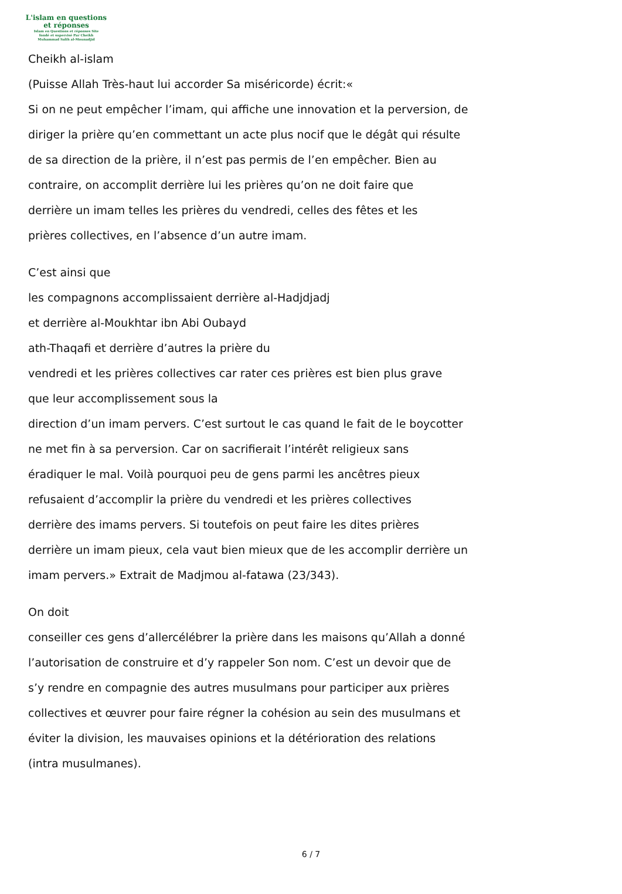L'islam en questions
et réponses
Islam en Questions et réponses Site
fondé et supervisé Par Cheikh
Muhammad Salih al-Mounadjid
Cheikh al-islam
(Puisse Allah Très-haut lui accorder Sa miséricorde) écrit:«
Si on ne peut empêcher l’imam, qui affiche une innovation et la perversion, de
diriger la prière qu’en commettant un acte plus nocif que le dégât qui résulte
de sa direction de la prière, il n’est pas permis de l’en empêcher. Bien au
contraire, on accomplit derrière lui les prières qu’on ne doit faire que
derrière un imam telles les prières du vendredi, celles des fêtes et les
prières collectives, en l’absence d’un autre imam.
C’est ainsi que
les compagnons accomplissaient derrière al-Hadjdjadj
et derrière al-Moukhtar ibn Abi Oubayd
ath-Thaqafi et derrière d’autres la prière du
vendredi et les prières collectives car rater ces prières est bien plus grave
que leur accomplissement sous la
direction d’un imam pervers. C’est surtout le cas quand le fait de le boycotter
ne met fin à sa perversion. Car on sacrifierait l’intérêt religieux sans
éradiquer le mal. Voilà pourquoi peu de gens parmi les ancêtres pieux
refusaient d’accomplir la prière du vendredi et les prières collectives
derrière des imams pervers. Si toutefois on peut faire les dites prières
derrière un imam pieux, cela vaut bien mieux que de les accomplir derrière un
imam pervers.» Extrait de Madjmou al-fatawa (23/343).
On doit
conseiller ces gens d’allercélébrer la prière dans les maisons qu’Allah a donné
l’autorisation de construire et d’y rappeler Son nom. C’est un devoir que de
s’y rendre en compagnie des autres musulmans pour participer aux prières
collectives et œuvrer pour faire régner la cohésion au sein des musulmans et
éviter la division, les mauvaises opinions et la détérioration des relations
(intra musulmanes).
6 / 7